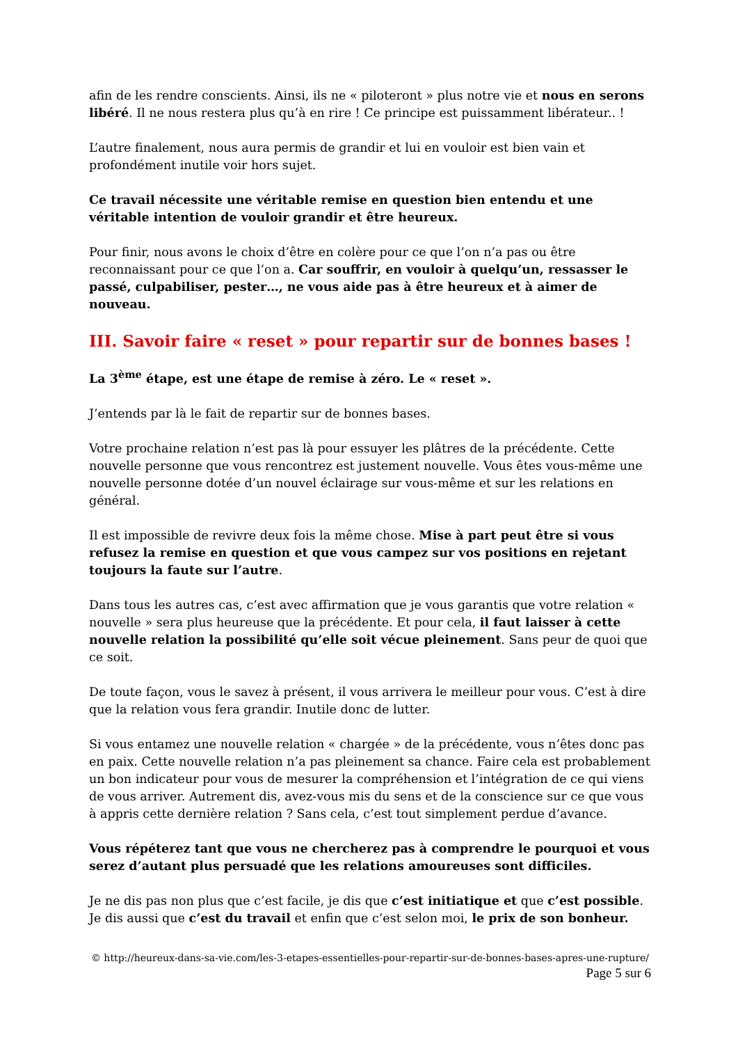afin de les rendre conscients. Ainsi, ils ne « piloteront » plus notre vie et nous en serons libéré. Il ne nous restera plus qu’à en rire ! Ce principe est puissamment libérateur.. !
L’autre finalement, nous aura permis de grandir et lui en vouloir est bien vain et profondément inutile voir hors sujet.
Ce travail nécessite une véritable remise en question bien entendu et une véritable intention de vouloir grandir et être heureux.
Pour finir, nous avons le choix d’être en colère pour ce que l’on n’a pas ou être reconnaissant pour ce que l’on a. Car souffrir, en vouloir à quelqu’un, ressasser le passé, culpabiliser, pester…, ne vous aide pas à être heureux et à aimer de nouveau.
III. Savoir faire « reset » pour repartir sur de bonnes bases !
La 3<sup>ème</sup> étape, est une étape de remise à zéro. Le « reset ».
J’entends par là le fait de repartir sur de bonnes bases.
Votre prochaine relation n’est pas là pour essuyer les plâtres de la précédente. Cette nouvelle personne que vous rencontrez est justement nouvelle. Vous êtes vous-même une nouvelle personne dotée d’un nouvel éclairage sur vous-même et sur les relations en général.
Il est impossible de revivre deux fois la même chose. Mise à part peut être si vous refusez la remise en question et que vous campez sur vos positions en rejetant toujours la faute sur l’autre.
Dans tous les autres cas, c’est avec affirmation que je vous garantis que votre relation « nouvelle » sera plus heureuse que la précédente. Et pour cela, il faut laisser à cette nouvelle relation la possibilité qu’elle soit vécue pleinement. Sans peur de quoi que ce soit.
De toute façon, vous le savez à présent, il vous arrivera le meilleur pour vous. C’est à dire que la relation vous fera grandir. Inutile donc de lutter.
Si vous entamez une nouvelle relation « chargée » de la précédente, vous n’êtes donc pas en paix. Cette nouvelle relation n’a pas pleinement sa chance. Faire cela est probablement un bon indicateur pour vous de mesurer la compréhension et l’intégration de ce qui viens de vous arriver. Autrement dis, avez-vous mis du sens et de la conscience sur ce que vous à appris cette dernière relation ? Sans cela, c’est tout simplement perdue d’avance.
Vous répéterez tant que vous ne chercherez pas à comprendre le pourquoi et vous serez d’autant plus persuadé que les relations amoureuses sont difficiles.
Je ne dis pas non plus que c’est facile, je dis que c’est initiatique et que c’est possible. Je dis aussi que c’est du travail et enfin que c’est selon moi, le prix de son bonheur.
© http://heureux-dans-sa-vie.com/les-3-etapes-essentielles-pour-repartir-sur-de-bonnes-bases-apres-une-rupture/
Page 5 sur 6